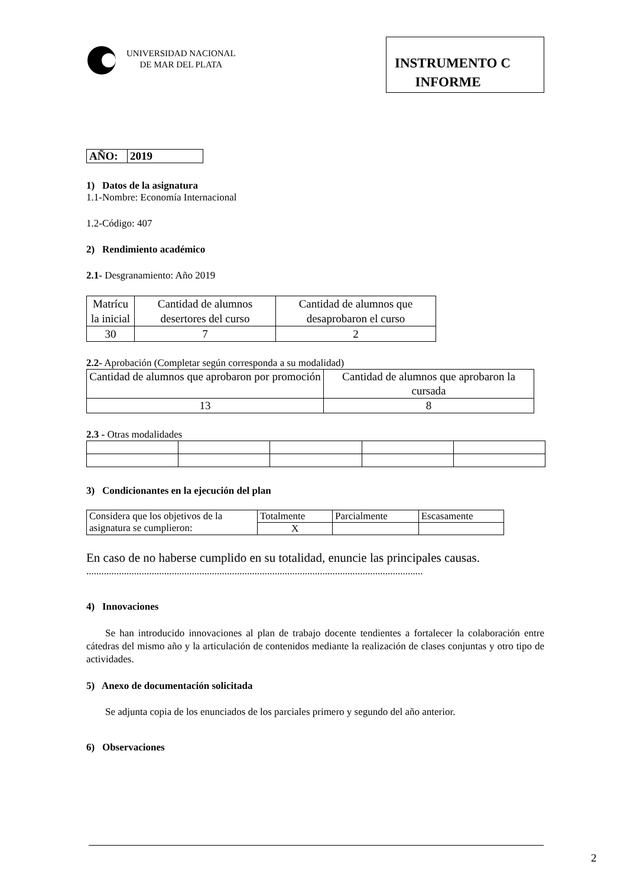UNIVERSIDAD NACIONAL
DE MAR DEL PLATA
INSTRUMENTO C
INFORME
| AÑO: | 2019 |
1) Datos de la asignatura
1.1-Nombre: Economía Internacional
1.2-Código: 407
2) Rendimiento académico
2.1- Desgranamiento: Año 2019
| Matrícu la inicial | Cantidad de alumnos desertores del curso | Cantidad de alumnos que desaprobaron el curso |
| 30 | 7 | 2 |
2.2- Aprobación (Completar según corresponda a su modalidad)
| Cantidad de alumnos que aprobaron por promoción | Cantidad de alumnos que aprobaron la cursada |
| 13 | 8 |
2.3 - Otras modalidades
3) Condicionantes en la ejecución del plan
| Considera que los objetivos de la asignatura se cumplieron: | Totalmente | Parcialmente | Escasamente |
| | X | | |
En caso de no haberse cumplido en su totalidad, enuncie las principales causas.
......................................................................................................................................
4) Innovaciones
Se han introducido innovaciones al plan de trabajo docente tendientes a fortalecer la colaboración entre cátedras del mismo año y la articulación de contenidos mediante la realización de clases conjuntas y otro tipo de actividades.
5) Anexo de documentación solicitada
Se adjunta copia de los enunciados de los parciales primero y segundo del año anterior.
6) Observaciones
2